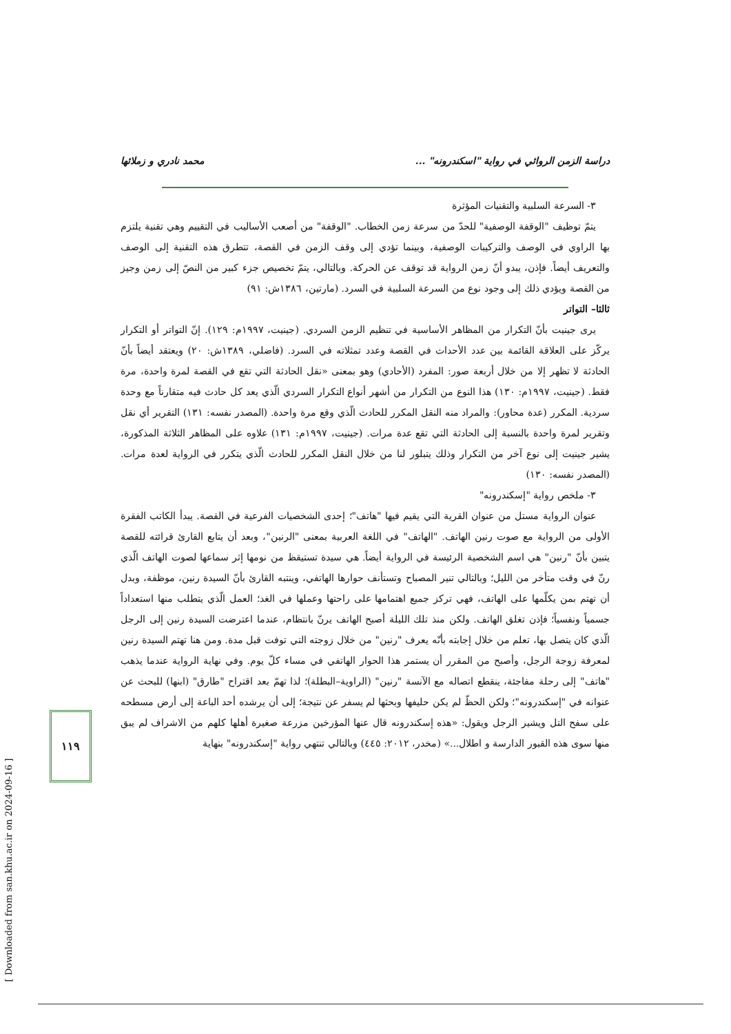دراسة الزمن الروائي في رواية "اسكندرونه" ... محمد نادري و زملائها
٣- السرعة السلبية والتقنيات المؤثرة
يتمّ توظيف "الوقفة الوصفية" للحدّ من سرعة زمن الخطاب. "الوقفة" من أصعب الأساليب في التقييم وهي تقنية يلتزم بها الراوي في الوصف والتركيبات الوصفية، وبينما تؤدي إلى وقف الزمن في القصة، تتطرق هذه التقنية إلى الوصف والتعريف أيضاً. فإذن، يبدو أنّ زمن الرواية قد توقف عن الحركة. وبالتالي، يتمّ تخصيص جزء كبير من النصّ إلى زمن وجيز من القصة ويؤدي ذلك إلى وجود نوع من السرعة السلبية في السرد. (مارتين، ١٣٨٦ش: ٩١)
ثالثا– التواتر
يرى جينيت بأنّ التكرار من المظاهر الأساسية في تنظيم الزمن السردي. (جينيت، ١٩٩٧م: ١٢٩). إنّ التواتر أو التكرار يركّز على العلاقة القائمة بين عدد الأحداث في القصة وعدد تمثلاته في السرد. (فاضلي، ١٣٨٩ش: ٢٠) ويعتقد أيضاً بأنّ الحادثة لا تظهر إلا من خلال أربعة صور: المفرد (الأحادي) وهو بمعنى «نقل الحادثة التي تقع في القصة لمرة واحدة، مرة فقط. (جينيت، ١٩٩٧م: ١٣٠) هذا النوع من التكرار من أشهر أنواع التكرار السردي الّذي يعد كل حادث فيه متقارناً مع وحدة سردية. المكرر (عدة محاور): والمراد منه النقل المكرر للحادث الّذي وقع مرة واحدة. (المصدر نفسه: ١٣١) التقرير أي نقل وتقرير لمرة واحدة بالنسبة إلى الحادثة التي تقع عدة مرات. (جينيت، ١٩٩٧م: ١٣١) علاوه على المظاهر الثلاثة المذكورة، يشير جينيت إلى نوع آخر من التكرار وذلك يتبلور لنا من خلال النقل المكرر للحادث الّذي يتكرر في الرواية لعدة مرات. (المصدر نفسه: ١٣٠)
٣- ملخص رواية "إسكندرونه"
عنوان الرواية مستل من عنوان القرية التي يقيم فيها "هاتف"؛ إحدى الشخصيات الفرعية في القصة. يبدأ الكاتب الفقرة الأولى من الرواية مع صوت رنين الهاتف. "الهاتف" في اللغة العربية بمعنى "الرنين"، وبعد أن يتابع القارئ قرائته للقصة يتبين بأنّ "رنين" هي اسم الشخصية الرئيسة في الرواية أيضاً. هي سيدة تستيقظ من نومها إثر سماعها لصوت الهاتف الّذي رنّ في وقت متأخر من الليل؛ وبالتالي تنير المصباح وتستأنف حوارها الهاتفي، وينتبه القارئ بأنّ السيدة رنين، موظفة، وبدل أن تهتم بمن يكلّمها على الهاتف، فهي تركز جميع اهتمامها على راحتها وعملها في الغد؛ العمل الّذي يتطلب منها استعداداً جسمياً ونفسياً؛ فإذن تغلق الهاتف. ولكن منذ تلك الليلة أصبح الهاتف يرنّ بانتظام، عندما اعترضت السيدة رنين إلى الرجل الّذي كان يتصل بها، تعلم من خلال إجابته بأنّه يعرف "رنين" من خلال زوجته التي توفت قبل مدة. ومن هنا تهتم السيدة رنين لمعرفة زوجة الرجل، وأصبح من المقرر أن يستمر هذا الحوار الهاتفي في مساء كلّ يوم. وفي نهاية الرواية عندما يذهب "هاتف" إلى رحلة مفاجئة، ينقطع اتصاله مع الآنسة "رنين" (الراوية–البطلة)؛ لذا تهمّ بعد اقتراح "طارق" (ابنها) للبحث عن عنوانه في "إسكندرونه"؛ ولكن الحظّ لم يكن حليفها وبحثها لم يسفر عن نتيجة؛ إلى أن يرشده أحد الباعة إلى أرض مسطحه على سفح التل ويشير الرجل ويقول: «هذه إسكندرونه قال عنها المؤرخين مزرعة صغيرة أهلها كلهم من الاشراف لم يبق منها سوى هذه القبور الدارسة و اطلال...» (مخدر، ٢٠١٢: ٤٤٥) وبالتالي تنتهي رواية "إسكندرونه" بنهاية
١١٩
[ Downloaded from san.khu.ac.ir on 2024-09-16 ]